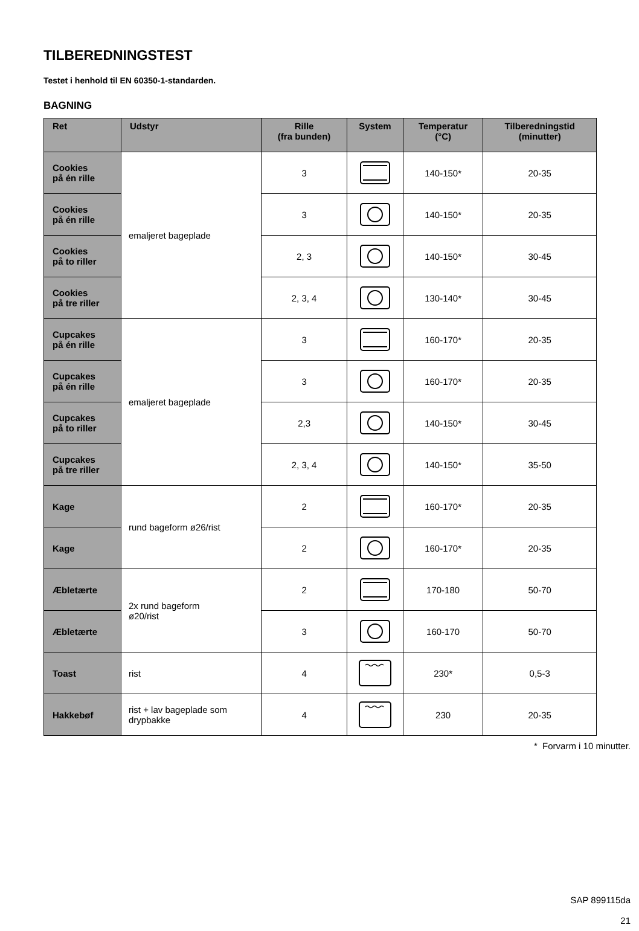TILBEREDNINGSTEST
Testet i henhold til EN 60350-1-standarden.
BAGNING
| Ret | Udstyr | Rille (fra bunden) | System | Temperatur (°C) | Tilberedningstid (minutter) |
| --- | --- | --- | --- | --- | --- |
| Cookies på én rille | emaljeret bageplade | 3 | | 140-150* | 20-35 |
| Cookies på én rille | | 3 | | 140-150* | 20-35 |
| Cookies på to riller | | 2, 3 | | 140-150* | 30-45 |
| Cookies på tre riller | | 2, 3, 4 | | 130-140* | 30-45 |
| Cupcakes på én rille | emaljeret bageplade | 3 | | 160-170* | 20-35 |
| Cupcakes på én rille | | 3 | | 160-170* | 20-35 |
| Cupcakes på to riller | | 2,3 | | 140-150* | 30-45 |
| Cupcakes på tre riller | | 2, 3, 4 | | 140-150* | 35-50 |
| Kage | rund bageform ø26/rist | 2 | | 160-170* | 20-35 |
| Kage | | 2 | | 160-170* | 20-35 |
| Æbletærte | 2x rund bageform ø20/rist | 2 | | 170-180 | 50-70 |
| Æbletærte | | 3 | | 160-170 | 50-70 |
| Toast | rist | 4 | | 230* | 0,5-3 |
| Hakkebøf | rist + lav bageplade som drypbakke | 4 | | 230 | 20-35 |
* Forvarm i 10 minutter.
SAP 899115da
21